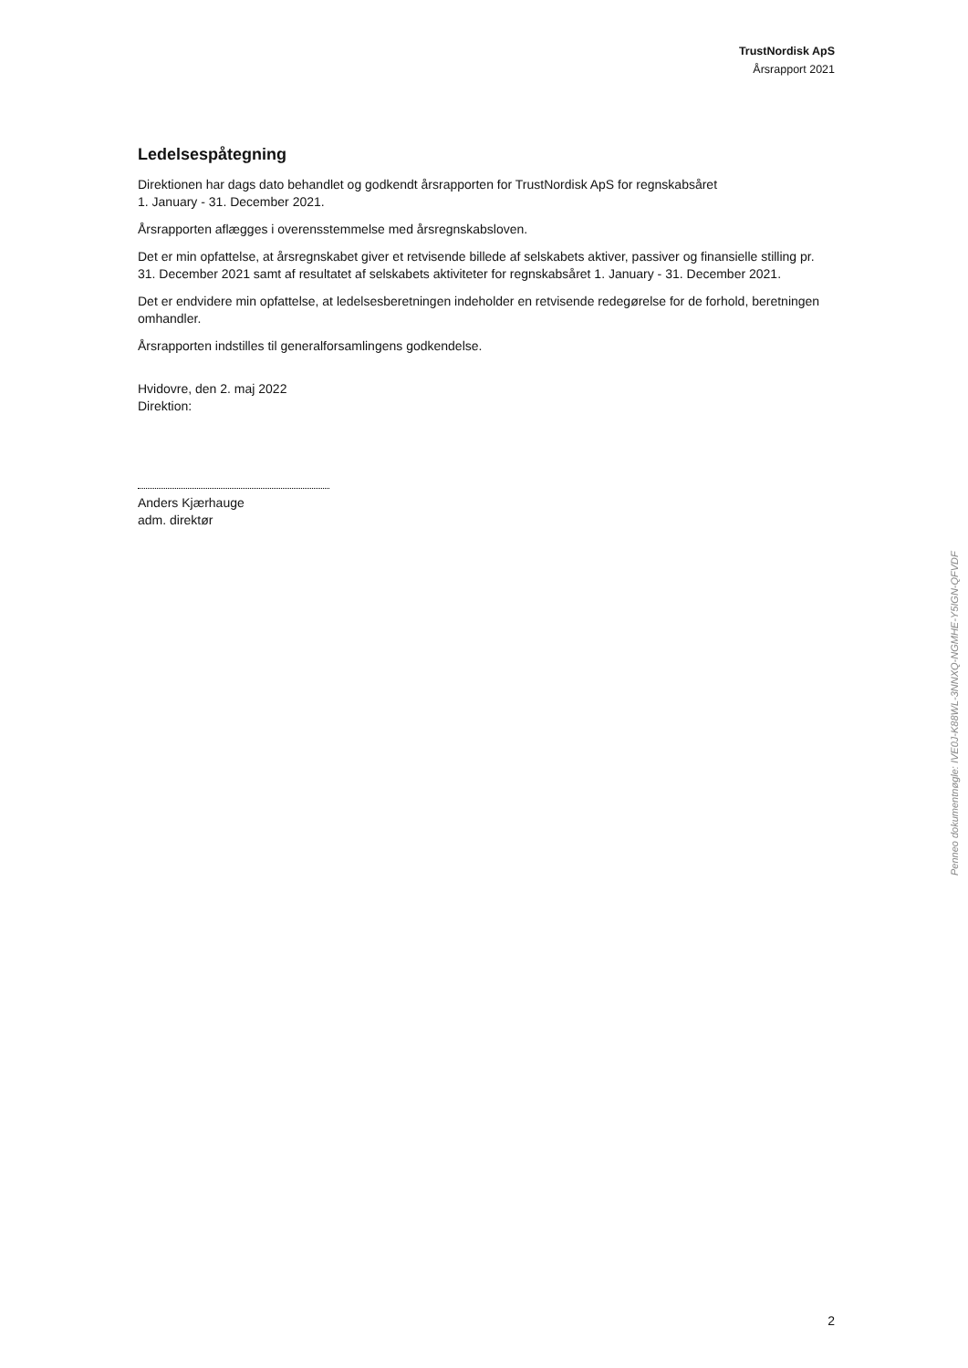TrustNordisk ApS
Årsrapport 2021
Ledelsespåtegning
Direktionen har dags dato behandlet og godkendt årsrapporten for TrustNordisk ApS for regnskabsåret
1. January - 31. December 2021.
Årsrapporten aflægges i overensstemmelse med årsregnskabsloven.
Det er min opfattelse, at årsregnskabet giver et retvisende billede af selskabets aktiver, passiver og finansielle stilling pr. 31. December 2021 samt af resultatet af selskabets aktiviteter for regnskabsåret 1. January - 31. December 2021.
Det er endvidere min opfattelse, at ledelsesberetningen indeholder en retvisende redegørelse for de forhold, beretningen omhandler.
Årsrapporten indstilles til generalforsamlingens godkendelse.
Hvidovre, den 2. maj 2022
Direktion:
Anders Kjærhauge
adm. direktør
Penneo dokumentnøgle: IVE0J-K88WL-3NNXQ-NGMHE-Y5IGN-QFVDF
2